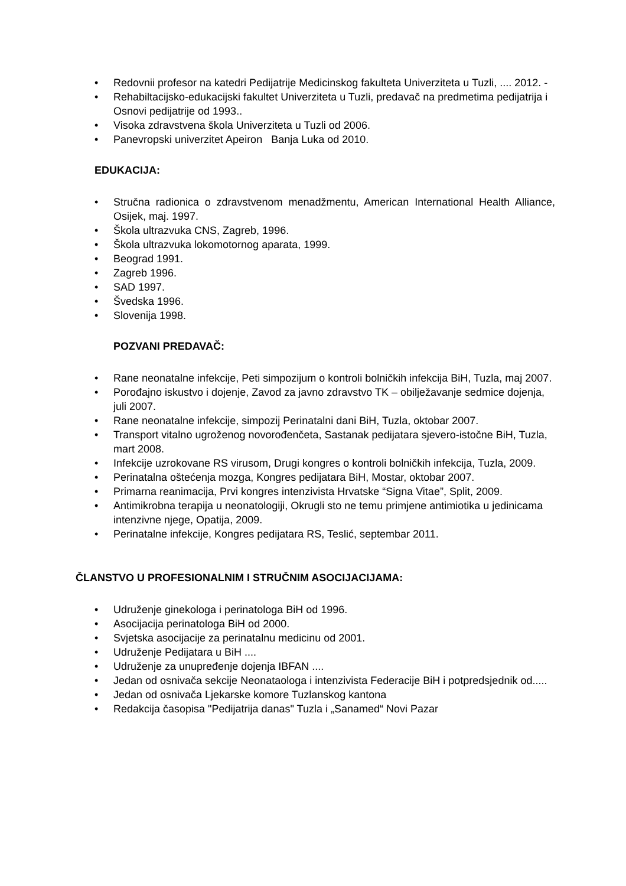• Redovnii profesor na katedri Pedijatrije Medicinskog fakulteta Univerziteta u Tuzli, .... 2012. -
• Rehabiltacijsko-edukacijski fakultet Univerziteta u Tuzli, predavač na predmetima pedijatrija i Osnovi pedijatrije od 1993..
• Visoka zdravstvena škola Univerziteta u Tuzli od 2006.
• Panevropski univerzitet Apeiron Banja Luka od 2010.
EDUKACIJA:
• Stručna radionica o zdravstvenom menadžmentu, American International Health Alliance, Osijek, maj. 1997.
• Škola ultrazvuka CNS, Zagreb, 1996.
• Škola ultrazvuka lokomotornog aparata, 1999.
• Beograd 1991.
• Zagreb 1996.
• SAD 1997.
• Švedska 1996.
• Slovenija 1998.
POZVANI PREDAVAČ:
• Rane neonatalne infekcije, Peti simpozijum o kontroli bolničkih infekcija BiH, Tuzla, maj 2007.
• Porođajno iskustvo i dojenje, Zavod za javno zdravstvo TK – obilježavanje sedmice dojenja, juli 2007.
• Rane neonatalne infekcije, simpozij Perinatalni dani BiH, Tuzla, oktobar 2007.
• Transport vitalno ugroženog novorođenčeta, Sastanak pedijatara sjevero-istočne BiH, Tuzla, mart 2008.
• Infekcije uzrokovane RS virusom, Drugi kongres o kontroli bolničkih infekcija, Tuzla, 2009.
• Perinatalna oštećenja mozga, Kongres pedijatara BiH, Mostar, oktobar 2007.
• Primarna reanimacija, Prvi kongres intenzivista Hrvatske “Signa Vitae”, Split, 2009.
• Antimikrobna terapija u neonatologiji, Okrugli sto ne temu primjene antimiotika u jedinicama intenzivne njege, Opatija, 2009.
• Perinatalne infekcije, Kongres pedijatara RS, Teslić, septembar 2011.
ČLANSTVO U PROFESIONALNIM I STRUČNIM ASOCIJACIJAMA:
• Udruženje ginekologa i perinatologa BiH od 1996.
• Asocijacija perinatologa BiH od 2000.
• Svjetska asocijacije za perinatalnu medicinu od 2001.
• Udruženje Pedijatara u BiH ....
• Udruženje za unupređenje dojenja IBFAN ....
• Jedan od osnivača sekcije Neonataologa i intenzivista Federacije BiH i potpredsjednik od.....
• Jedan od osnivača Ljekarske komore Tuzlanskog kantona
• Redakcija časopisa "Pedijatrija danas" Tuzla i „Sanamed“ Novi Pazar